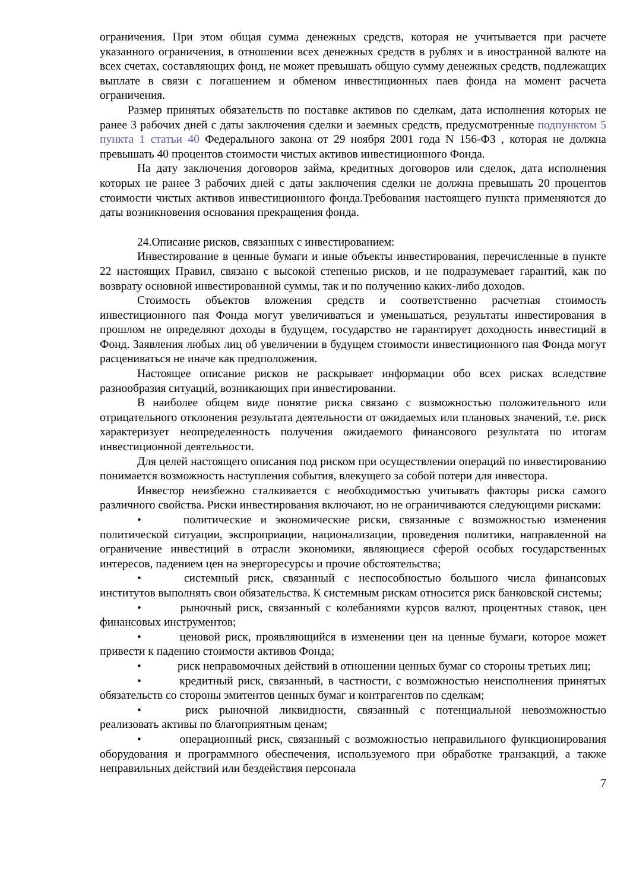ограничения. При этом общая сумма денежных средств, которая не учитывается при расчете указанного ограничения, в отношении всех денежных средств в рублях и в иностранной валюте на всех счетах, составляющих фонд, не может превышать общую сумму денежных средств, подлежащих выплате в связи с погашением и обменом инвестиционных паев фонда на момент расчета ограничения.
Размер принятых обязательств по поставке активов по сделкам, дата исполнения которых не ранее 3 рабочих дней с даты заключения сделки и заемных средств, предусмотренные подпунктом 5 пункта 1 статьи 40 Федерального закона от 29 ноября 2001 года N 156-ФЗ , которая не должна превышать 40 процентов стоимости чистых активов инвестиционного Фонда.
На дату заключения договоров займа, кредитных договоров или сделок, дата исполнения которых не ранее 3 рабочих дней с даты заключения сделки не должна превышать 20 процентов стоимости чистых активов инвестиционного фонда.Требования настоящего пункта применяются до даты возникновения основания прекращения фонда.
24.Описание рисков, связанных с инвестированием:
Инвестирование в ценные бумаги и иные объекты инвестирования, перечисленные в пункте 22 настоящих Правил, связано с высокой степенью рисков, и не подразумевает гарантий, как по возврату основной инвестированной суммы, так и по получению каких-либо доходов.
Стоимость объектов вложения средств и соответственно расчетная стоимость инвестиционного пая Фонда могут увеличиваться и уменьшаться, результаты инвестирования в прошлом не определяют доходы в будущем, государство не гарантирует доходность инвестиций в Фонд. Заявления любых лиц об увеличении в будущем стоимости инвестиционного пая Фонда могут расцениваться не иначе как предположения.
Настоящее описание рисков не раскрывает информации обо всех рисках вследствие разнообразия ситуаций, возникающих при инвестировании.
В наиболее общем виде понятие риска связано с возможностью положительного или отрицательного отклонения результата деятельности от ожидаемых или плановых значений, т.е. риск характеризует неопределенность получения ожидаемого финансового результата по итогам инвестиционной деятельности.
Для целей настоящего описания под риском при осуществлении операций по инвестированию понимается возможность наступления события, влекущего за собой потери для инвестора.
Инвестор неизбежно сталкивается с необходимостью учитывать факторы риска самого различного свойства. Риски инвестирования включают, но не ограничиваются следующими рисками:
• политические и экономические риски, связанные с возможностью изменения политической ситуации, экспроприации, национализации, проведения политики, направленной на ограничение инвестиций в отрасли экономики, являющиеся сферой особых государственных интересов, падением цен на энергоресурсы и прочие обстоятельства;
• системный риск, связанный с неспособностью большого числа финансовых институтов выполнять свои обязательства. К системным рискам относится риск банковской системы;
• рыночный риск, связанный с колебаниями курсов валют, процентных ставок, цен финансовых инструментов;
• ценовой риск, проявляющийся в изменении цен на ценные бумаги, которое может привести к падению стоимости активов Фонда;
• риск неправомочных действий в отношении ценных бумаг со стороны третьих лиц;
• кредитный риск, связанный, в частности, с возможностью неисполнения принятых обязательств со стороны эмитентов ценных бумаг и контрагентов по сделкам;
• риск рыночной ликвидности, связанный с потенциальной невозможностью реализовать активы по благоприятным ценам;
• операционный риск, связанный с возможностью неправильного функционирования оборудования и программного обеспечения, используемого при обработке транзакций, а также неправильных действий или бездействия персонала
7